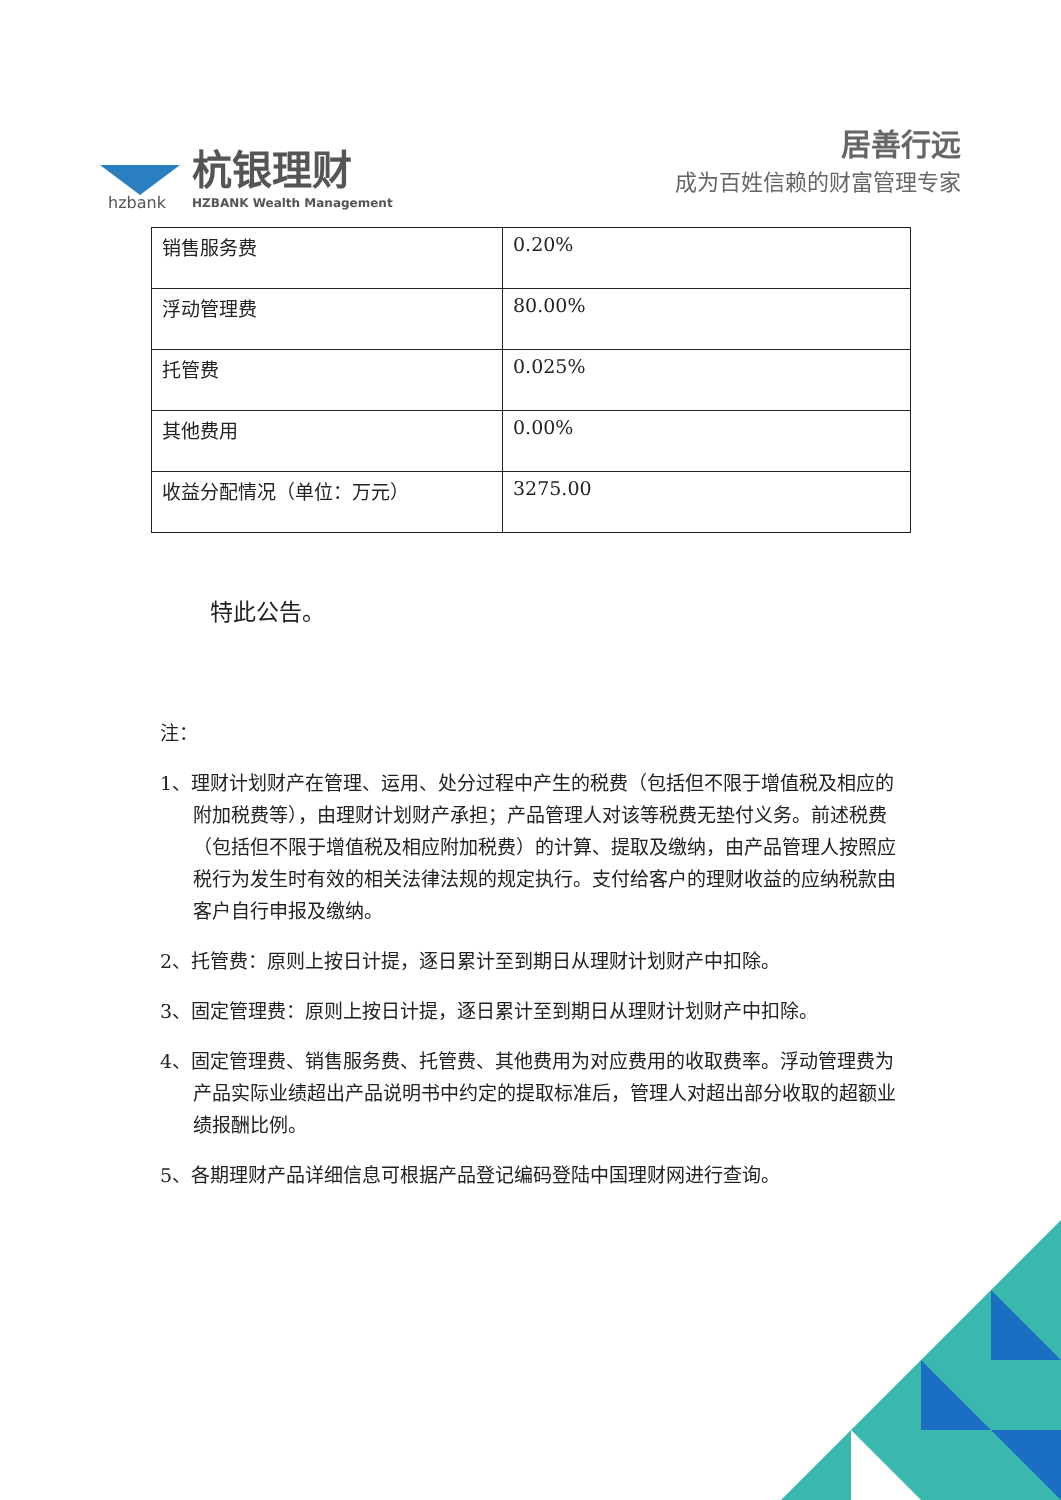hzbank
杭银理财
HZBANK Wealth Management
居善行远
成为百姓信赖的财富管理专家
| 销售服务费 | 0.20% |
| 浮动管理费 | 80.00% |
| 托管费 | 0.025% |
| 其他费用 | 0.00% |
| 收益分配情况（单位：万元） | 3275.00 |
特此公告。
注：
1、理财计划财产在管理、运用、处分过程中产生的税费（包括但不限于增值税及相应的附加税费等），由理财计划财产承担；产品管理人对该等税费无垫付义务。前述税费（包括但不限于增值税及相应附加税费）的计算、提取及缴纳，由产品管理人按照应税行为发生时有效的相关法律法规的规定执行。支付给客户的理财收益的应纳税款由客户自行申报及缴纳。
2、托管费：原则上按日计提，逐日累计至到期日从理财计划财产中扣除。
3、固定管理费：原则上按日计提，逐日累计至到期日从理财计划财产中扣除。
4、固定管理费、销售服务费、托管费、其他费用为对应费用的收取费率。浮动管理费为产品实际业绩超出产品说明书中约定的提取标准后，管理人对超出部分收取的超额业绩报酬比例。
5、各期理财产品详细信息可根据产品登记编码登陆中国理财网进行查询。